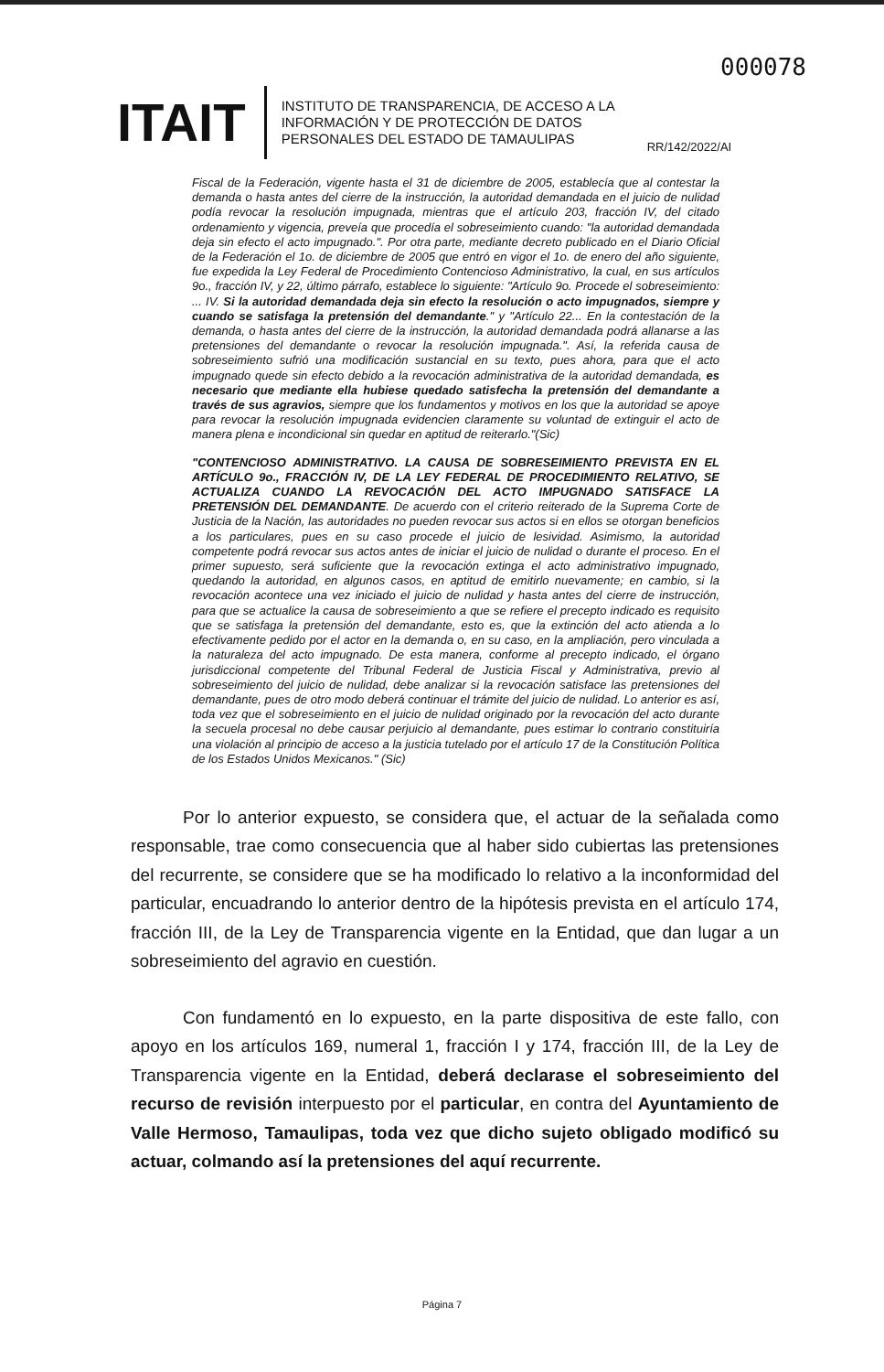000078
ITAIT
INSTITUTO DE TRANSPARENCIA, DE ACCESO A LA INFORMACIÓN Y DE PROTECCIÓN DE DATOS PERSONALES DEL ESTADO DE TAMAULIPAS
RR/142/2022/AI
Fiscal de la Federación, vigente hasta el 31 de diciembre de 2005, establecía que al contestar la demanda o hasta antes del cierre de la instrucción, la autoridad demandada en el juicio de nulidad podía revocar la resolución impugnada, mientras que el artículo 203, fracción IV, del citado ordenamiento y vigencia, preveía que procedía el sobreseimiento cuando: "la autoridad demandada deja sin efecto el acto impugnado.". Por otra parte, mediante decreto publicado en el Diario Oficial de la Federación el 1o. de diciembre de 2005 que entró en vigor el 1o. de enero del año siguiente, fue expedida la Ley Federal de Procedimiento Contencioso Administrativo, la cual, en sus artículos 9o., fracción IV, y 22, último párrafo, establece lo siguiente: "Artículo 9o. Procede el sobreseimiento: ... IV. Si la autoridad demandada deja sin efecto la resolución o acto impugnados, siempre y cuando se satisfaga la pretensión del demandante." y "Artículo 22... En la contestación de la demanda, o hasta antes del cierre de la instrucción, la autoridad demandada podrá allanarse a las pretensiones del demandante o revocar la resolución impugnada.". Así, la referida causa de sobreseimiento sufrió una modificación sustancial en su texto, pues ahora, para que el acto impugnado quede sin efecto debido a la revocación administrativa de la autoridad demandada, es necesario que mediante ella hubiese quedado satisfecha la pretensión del demandante a través de sus agravios, siempre que los fundamentos y motivos en los que la autoridad se apoye para revocar la resolución impugnada evidencien claramente su voluntad de extinguir el acto de manera plena e incondicional sin quedar en aptitud de reiterarlo."(Sic)
"CONTENCIOSO ADMINISTRATIVO. LA CAUSA DE SOBRESEIMIENTO PREVISTA EN EL ARTÍCULO 9o., FRACCIÓN IV, DE LA LEY FEDERAL DE PROCEDIMIENTO RELATIVO, SE ACTUALIZA CUANDO LA REVOCACIÓN DEL ACTO IMPUGNADO SATISFACE LA PRETENSIÓN DEL DEMANDANTE. De acuerdo con el criterio reiterado de la Suprema Corte de Justicia de la Nación, las autoridades no pueden revocar sus actos si en ellos se otorgan beneficios a los particulares, pues en su caso procede el juicio de lesividad. Asimismo, la autoridad competente podrá revocar sus actos antes de iniciar el juicio de nulidad o durante el proceso. En el primer supuesto, será suficiente que la revocación extinga el acto administrativo impugnado, quedando la autoridad, en algunos casos, en aptitud de emitirlo nuevamente; en cambio, si la revocación acontece una vez iniciado el juicio de nulidad y hasta antes del cierre de instrucción, para que se actualice la causa de sobreseimiento a que se refiere el precepto indicado es requisito que se satisfaga la pretensión del demandante, esto es, que la extinción del acto atienda a lo efectivamente pedido por el actor en la demanda o, en su caso, en la ampliación, pero vinculada a la naturaleza del acto impugnado. De esta manera, conforme al precepto indicado, el órgano jurisdiccional competente del Tribunal Federal de Justicia Fiscal y Administrativa, previo al sobreseimiento del juicio de nulidad, debe analizar si la revocación satisface las pretensiones del demandante, pues de otro modo deberá continuar el trámite del juicio de nulidad. Lo anterior es así, toda vez que el sobreseimiento en el juicio de nulidad originado por la revocación del acto durante la secuela procesal no debe causar perjuicio al demandante, pues estimar lo contrario constituiría una violación al principio de acceso a la justicia tutelado por el artículo 17 de la Constitución Política de los Estados Unidos Mexicanos." (Sic)
Por lo anterior expuesto, se considera que, el actuar de la señalada como responsable, trae como consecuencia que al haber sido cubiertas las pretensiones del recurrente, se considere que se ha modificado lo relativo a la inconformidad del particular, encuadrando lo anterior dentro de la hipótesis prevista en el artículo 174, fracción III, de la Ley de Transparencia vigente en la Entidad, que dan lugar a un sobreseimiento del agravio en cuestión.
Con fundamentó en lo expuesto, en la parte dispositiva de este fallo, con apoyo en los artículos 169, numeral 1, fracción I y 174, fracción III, de la Ley de Transparencia vigente en la Entidad, deberá declarase el sobreseimiento del recurso de revisión interpuesto por el particular, en contra del Ayuntamiento de Valle Hermoso, Tamaulipas, toda vez que dicho sujeto obligado modificó su actuar, colmando así la pretensiones del aquí recurrente.
Página 7